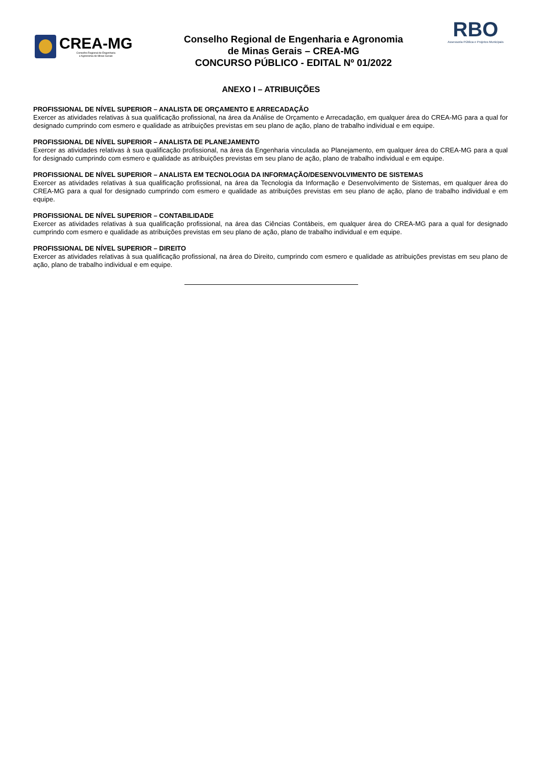CREA-MG
Conselho Regional de Engenharia
e Agronomia de Minas Gerais
Conselho Regional de Engenharia e Agronomia
de Minas Gerais – CREA-MG
CONCURSO PÚBLICO - EDITAL Nº 01/2022
RBO
Assessoria Pública e Projetos Municipais
ANEXO I – ATRIBUIÇÕES
PROFISSIONAL DE NÍVEL SUPERIOR – ANALISTA DE ORÇAMENTO E ARRECADAÇÃO
Exercer as atividades relativas à sua qualificação profissional, na área da Análise de Orçamento e Arrecadação, em qualquer área do CREA-MG para a qual for designado cumprindo com esmero e qualidade as atribuições previstas em seu plano de ação, plano de trabalho individual e em equipe.
PROFISSIONAL DE NÍVEL SUPERIOR – ANALISTA DE PLANEJAMENTO
Exercer as atividades relativas à sua qualificação profissional, na área da Engenharia vinculada ao Planejamento, em qualquer área do CREA-MG para a qual for designado cumprindo com esmero e qualidade as atribuições previstas em seu plano de ação, plano de trabalho individual e em equipe.
PROFISSIONAL DE NÍVEL SUPERIOR – ANALISTA EM TECNOLOGIA DA INFORMAÇÃO/DESENVOLVIMENTO DE SISTEMAS
Exercer as atividades relativas à sua qualificação profissional, na área da Tecnologia da Informação e Desenvolvimento de Sistemas, em qualquer área do CREA-MG para a qual for designado cumprindo com esmero e qualidade as atribuições previstas em seu plano de ação, plano de trabalho individual e em equipe.
PROFISSIONAL DE NÍVEL SUPERIOR – CONTABILIDADE
Exercer as atividades relativas à sua qualificação profissional, na área das Ciências Contábeis, em qualquer área do CREA-MG para a qual for designado cumprindo com esmero e qualidade as atribuições previstas em seu plano de ação, plano de trabalho individual e em equipe.
PROFISSIONAL DE NÍVEL SUPERIOR – DIREITO
Exercer as atividades relativas à sua qualificação profissional, na área do Direito, cumprindo com esmero e qualidade as atribuições previstas em seu plano de ação, plano de trabalho individual e em equipe.